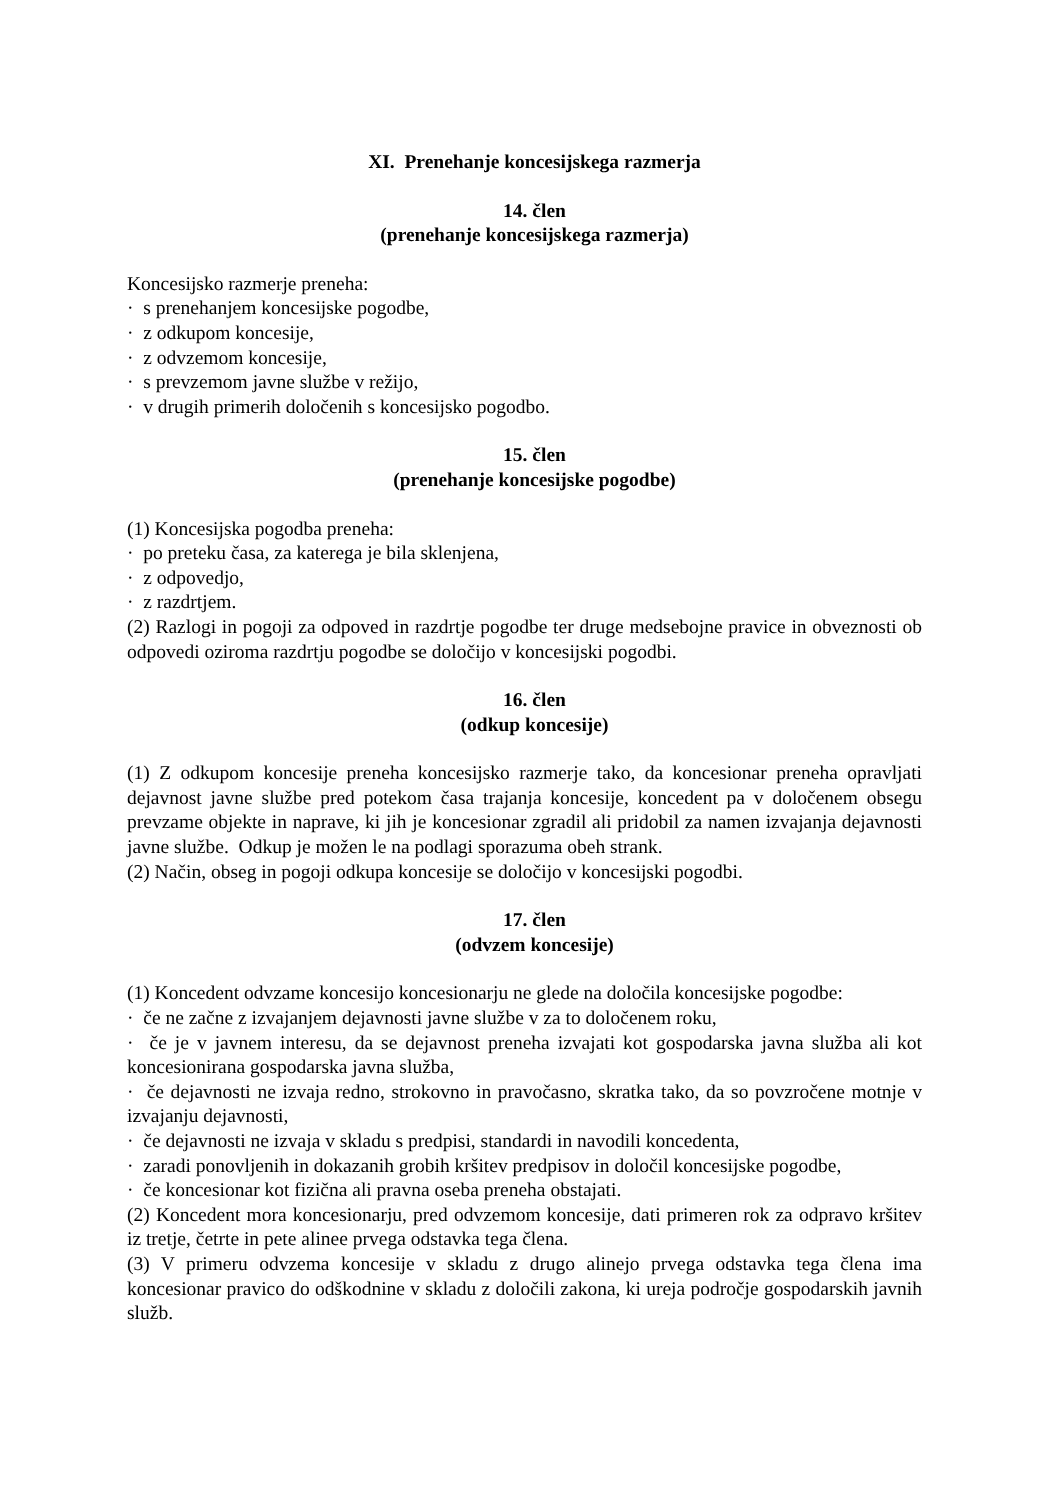XI. Prenehanje koncesijskega razmerja
14. člen
(prenehanje koncesijskega razmerja)
Koncesijsko razmerje preneha:
· s prenehanjem koncesijske pogodbe,
· z odkupom koncesije,
· z odvzemom koncesije,
· s prevzemom javne službe v režijo,
· v drugih primerih določenih s koncesijsko pogodbo.
15. člen
(prenehanje koncesijske pogodbe)
(1) Koncesijska pogodba preneha:
· po preteku časa, za katerega je bila sklenjena,
· z odpovedjo,
· z razdrtjem.
(2) Razlogi in pogoji za odpoved in razdrtje pogodbe ter druge medsebojne pravice in obveznosti ob odpovedi oziroma razdrtju pogodbe se določijo v koncesijski pogodbi.
16. člen
(odkup koncesije)
(1) Z odkupom koncesije preneha koncesijsko razmerje tako, da koncesionar preneha opravljati dejavnost javne službe pred potekom časa trajanja koncesije, koncedent pa v določenem obsegu prevzame objekte in naprave, ki jih je koncesionar zgradil ali pridobil za namen izvajanja dejavnosti javne službe. Odkup je možen le na podlagi sporazuma obeh strank.
(2) Način, obseg in pogoji odkupa koncesije se določijo v koncesijski pogodbi.
17. člen
(odvzem koncesije)
(1) Koncedent odvzame koncesijo koncesionarju ne glede na določila koncesijske pogodbe:
· če ne začne z izvajanjem dejavnosti javne službe v za to določenem roku,
· če je v javnem interesu, da se dejavnost preneha izvajati kot gospodarska javna služba ali kot koncesionirana gospodarska javna služba,
· če dejavnosti ne izvaja redno, strokovno in pravočasno, skratka tako, da so povzročene motnje v izvajanju dejavnosti,
· če dejavnosti ne izvaja v skladu s predpisi, standardi in navodili koncedenta,
· zaradi ponovljenih in dokazanih grobih kršitev predpisov in določil koncesijske pogodbe,
· če koncesionar kot fizična ali pravna oseba preneha obstajati.
(2) Koncedent mora koncesionarju, pred odvzemom koncesije, dati primeren rok za odpravo kršitev iz tretje, četrte in pete alinee prvega odstavka tega člena.
(3) V primeru odvzema koncesije v skladu z drugo alinejo prvega odstavka tega člena ima koncesionar pravico do odškodnine v skladu z določili zakona, ki ureja področje gospodarskih javnih služb.